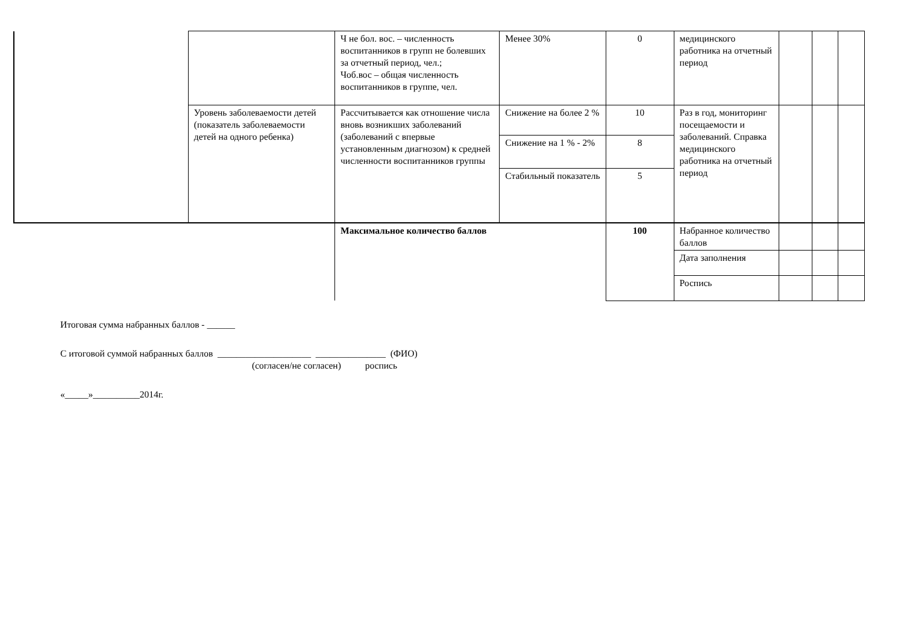| | | Ч не бол. вос. – численность воспитанников в групп не болевших за отчетный период, чел.; Чоб.вос – общая численность воспитанников в группе, чел. | Менее 30% | 0 | медицинского работника на отчетный период | | | |
| | Уровень заболеваемости детей (показатель заболеваемости детей на одного ребенка) | Рассчитывается как отношение числа вновь возникших заболеваний (заболеваний с впервые установленным диагнозом) к средней численности воспитанников группы | Снижение на более 2 % | 10 | Раз в год, мониторинг посещаемости и заболеваний. Справка медицинского работника на отчетный период | | | |
| | | | Снижение на 1 % - 2% | 8 | | | | |
| | | | Стабильный показатель | 5 | | | | |
| | | Максимальное количество баллов | | 100 | Набранное количество баллов | | | |
| | | | | | Дата заполнения | | | |
| | | | | | Роспись | | | |
Итоговая сумма набранных баллов - ______
С итоговой суммой набранных баллов ____________________ _______________ (ФИО)
(согласен/не согласен) роспись
«_____»__________2014г.